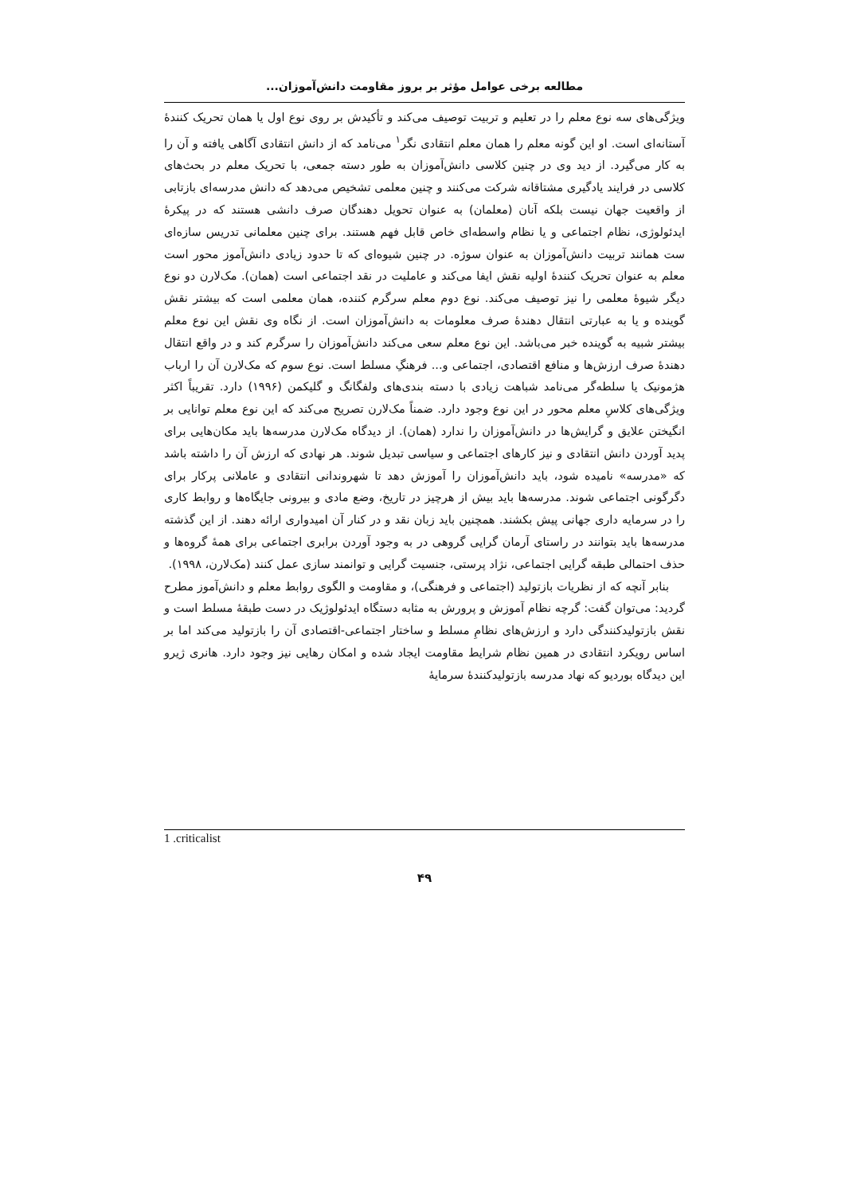مطالعه برخی عوامل مؤثر بر بروز مقاومت دانش‌آموزان...
ویژگی‌های سه نوع معلم را در تعلیم و تربیت توصیف می‌کند و تأکیدش بر روی نوع اول یا همان تحریک کنندهٔ آستانه‌ای است. او این گونه معلم را همان معلم انتقادی نگر<sup>۱</sup> می‌نامد که از دانش انتقادی آگاهی یافته و آن را به کار می‌گیرد. از دید وی در چنین کلاسی دانش‌آموزان به طور دسته جمعی، با تحریک معلم در بحث‌های کلاسی در فرایند یادگیری مشتاقانه شرکت می‌کنند و چنین معلمی تشخیص می‌دهد که دانش مدرسه‌ای بازتابی از واقعیت جهان نیست بلکه آنان (معلمان) به عنوان تحویل دهندگان صرف دانشی هستند که در پیکرهٔ ایدئولوژی، نظام اجتماعی و یا نظام واسطه‌ای خاص قابل فهم هستند. برای چنین معلمانی تدریس سازه‌ای ست همانند تربیت دانش‌آموزان به عنوان سوژه. در چنین شیوه‌ای که تا حدود زیادی دانش‌آموز محور است معلم به عنوان تحریک کنندهٔ اولیه نقش ایفا می‌کند و عاملیت در نقد اجتماعی است (همان). مک‌لارن دو نوع دیگر شیوهٔ معلمی را نیز توصیف می‌کند. نوع دوم معلم سرگرم کننده، همان معلمی است که بیشتر نقش گوینده و یا به عبارتی انتقال دهندهٔ صرف معلومات به دانش‌آموزان است. از نگاه وی نقش این نوع معلم بیشتر شبیه به گوینده خبر می‌باشد. این نوع معلم سعی می‌کند دانش‌آموزان را سرگرم کند و در واقع انتقال دهندهٔ صرف ارزش‌ها و منافع اقتصادی، اجتماعی و... فرهنگِ مسلط است. نوع سوم که مک‌لارن آن را ارباب هژمونیک یا سلطه‌گر می‌نامد شباهت زیادی با دسته بندی‌های ولفگانگ و گلیکمن (۱۹۹۶) دارد. تقریباً اکثر ویژگی‌های کلاسِ معلم محور در این نوع وجود دارد. ضمناً مک‌لارن تصریح می‌کند که این نوع معلم توانایی بر انگیختن علایق و گرایش‌ها در دانش‌آموزان را ندارد (همان). از دیدگاه مک‌لارن مدرسه‌ها باید مکان‌هایی برای پدید آوردن دانش انتقادی و نیز کارهای اجتماعی و سیاسی تبدیل شوند. هر نهادی که ارزش آن را داشته باشد که «مدرسه» نامیده شود، باید دانش‌آموزان را آموزش دهد تا شهروندانی انتقادی و عاملانی پرکار برای دگرگونی اجتماعی شوند. مدرسه‌ها باید بیش از هرچیز در تاریخ، وضع مادی و بیرونی جایگاه‌ها و روابط کاری را در سرمایه داری جهانی پیش بکشند. همچنین باید زبان نقد و در کنار آن امیدواری ارائه دهند. از این گذشته مدرسه‌ها باید بتوانند در راستای آرمان گرایی گروهی در به وجود آوردن برابری اجتماعی برای همهٔ گروه‌ها و حذف احتمالی طبقه گرایی اجتماعی، نژاد پرستی، جنسیت گرایی و توانمند سازی عمل کنند (مک‌لارن، ۱۹۹۸).
بنابر آنچه که از نظریات بازتولید (اجتماعی و فرهنگی)، و مقاومت و الگوی روابط معلم و دانش‌آموز مطرح گردید: می‌توان گفت: گرچه نظام آموزش و پرورش به مثابه دستگاه ایدئولوژیک در دست طبقهٔ مسلط است و نقش بازتولیدکنندگی دارد و ارزش‌های نظامِ مسلط و ساختار اجتماعی-اقتصادی آن را بازتولید می‌کند اما بر اساس رویکرد انتقادی در همین نظام شرایط مقاومت ایجاد شده و امکان رهایی نیز وجود دارد. هانری ژیرو این دیدگاه بوردیو که نهاد مدرسه بازتولیدکنندهٔ سرمایهٔ
1 .criticalist
۴۹